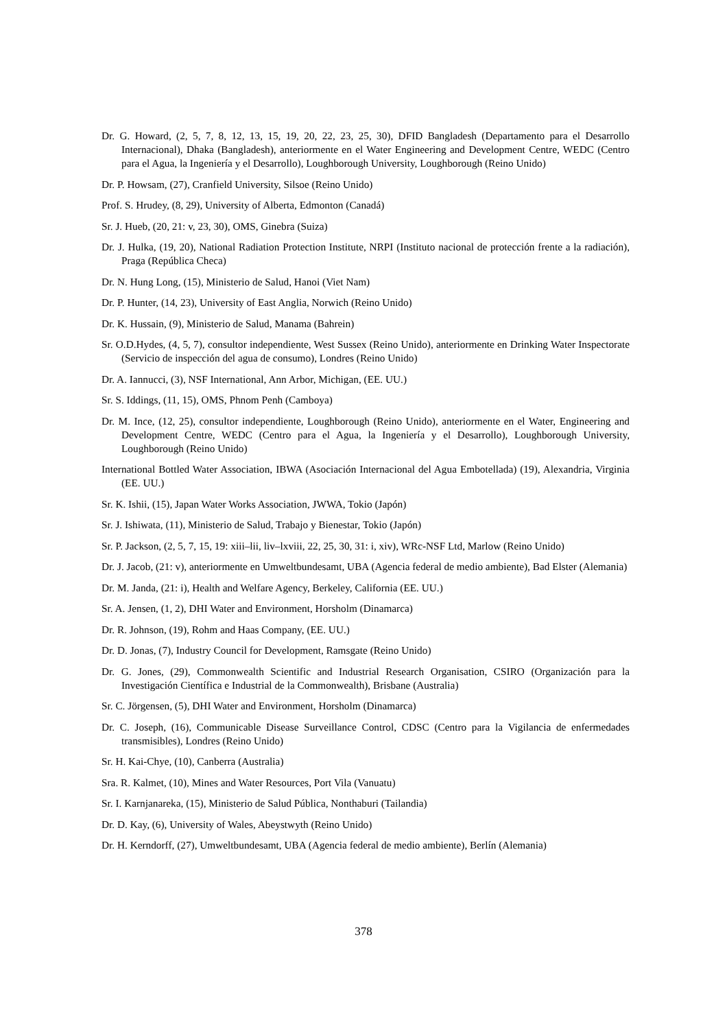Dr. G. Howard, (2, 5, 7, 8, 12, 13, 15, 19, 20, 22, 23, 25, 30), DFID Bangladesh (Departamento para el Desarrollo Internacional), Dhaka (Bangladesh), anteriormente en el Water Engineering and Development Centre, WEDC (Centro para el Agua, la Ingeniería y el Desarrollo), Loughborough University, Loughborough (Reino Unido)
Dr. P. Howsam, (27), Cranfield University, Silsoe (Reino Unido)
Prof. S. Hrudey, (8, 29), University of Alberta, Edmonton (Canadá)
Sr. J. Hueb, (20, 21: v, 23, 30), OMS, Ginebra (Suiza)
Dr. J. Hulka, (19, 20), National Radiation Protection Institute, NRPI (Instituto nacional de protección frente a la radiación), Praga (República Checa)
Dr. N. Hung Long, (15), Ministerio de Salud, Hanoi (Viet Nam)
Dr. P. Hunter, (14, 23), University of East Anglia, Norwich (Reino Unido)
Dr. K. Hussain, (9), Ministerio de Salud, Manama (Bahrein)
Sr. O.D.Hydes, (4, 5, 7), consultor independiente, West Sussex (Reino Unido), anteriormente en Drinking Water Inspectorate (Servicio de inspección del agua de consumo), Londres (Reino Unido)
Dr. A. Iannucci, (3), NSF International, Ann Arbor, Michigan, (EE. UU.)
Sr. S. Iddings, (11, 15), OMS, Phnom Penh (Camboya)
Dr. M. Ince, (12, 25), consultor independiente, Loughborough (Reino Unido), anteriormente en el Water, Engineering and Development Centre, WEDC (Centro para el Agua, la Ingeniería y el Desarrollo), Loughborough University, Loughborough (Reino Unido)
International Bottled Water Association, IBWA (Asociación Internacional del Agua Embotellada) (19), Alexandria, Virginia (EE. UU.)
Sr. K. Ishii, (15), Japan Water Works Association, JWWA, Tokio (Japón)
Sr. J. Ishiwata, (11), Ministerio de Salud, Trabajo y Bienestar, Tokio (Japón)
Sr. P. Jackson, (2, 5, 7, 15, 19: xiii–lii, liv–lxviii, 22, 25, 30, 31: i, xiv), WRc-NSF Ltd, Marlow (Reino Unido)
Dr. J. Jacob, (21: v), anteriormente en Umweltbundesamt, UBA (Agencia federal de medio ambiente), Bad Elster (Alemania)
Dr. M. Janda, (21: i), Health and Welfare Agency, Berkeley, California (EE. UU.)
Sr. A. Jensen, (1, 2), DHI Water and Environment, Horsholm (Dinamarca)
Dr. R. Johnson, (19), Rohm and Haas Company, (EE. UU.)
Dr. D. Jonas, (7), Industry Council for Development, Ramsgate (Reino Unido)
Dr. G. Jones, (29), Commonwealth Scientific and Industrial Research Organisation, CSIRO (Organización para la Investigación Científica e Industrial de la Commonwealth), Brisbane (Australia)
Sr. C. Jörgensen, (5), DHI Water and Environment, Horsholm (Dinamarca)
Dr. C. Joseph, (16), Communicable Disease Surveillance Control, CDSC (Centro para la Vigilancia de enfermedades transmisibles), Londres (Reino Unido)
Sr. H. Kai-Chye, (10), Canberra (Australia)
Sra. R. Kalmet, (10), Mines and Water Resources, Port Vila (Vanuatu)
Sr. I. Karnjanareka, (15), Ministerio de Salud Pública, Nonthaburi (Tailandia)
Dr. D. Kay, (6), University of Wales, Abeystwyth (Reino Unido)
Dr. H. Kerndorff, (27), Umweltbundesamt, UBA (Agencia federal de medio ambiente), Berlín (Alemania)
378